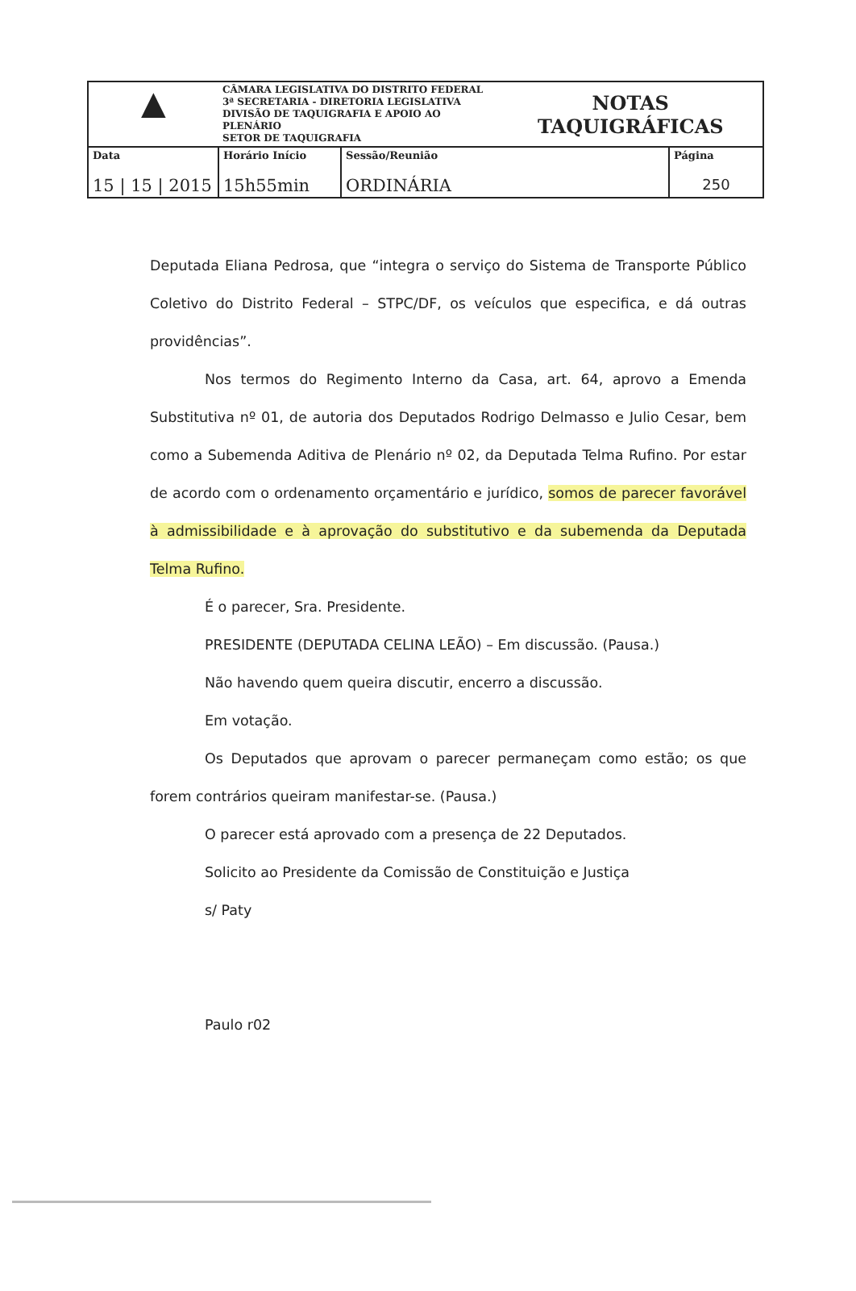| ▲ | CÂMARA LEGISLATIVA DO DISTRITO FEDERAL 3ª SECRETARIA - DIRETORIA LEGISLATIVA DIVISÃO DE TAQUIGRAFIA E APOIO AO PLENÁRIO SETOR DE TAQUIGRAFIA | | NOTAS TAQUIGRÁFICAS | |
| Data 15 / 15 / 2015 | Horário Início 15h55min | Sessão/Reunião ORDINÁRIA | | Página 250 |
Deputada Eliana Pedrosa, que “integra o serviço do Sistema de Transporte Público Coletivo do Distrito Federal – STPC/DF, os veículos que especifica, e dá outras providências”.
Nos termos do Regimento Interno da Casa, art. 64, aprovo a Emenda Substitutiva nº 01, de autoria dos Deputados Rodrigo Delmasso e Julio Cesar, bem como a Subemenda Aditiva de Plenário nº 02, da Deputada Telma Rufino. Por estar de acordo com o ordenamento orçamentário e jurídico, somos de parecer favorável à admissibilidade e à aprovação do substitutivo e da subemenda da Deputada Telma Rufino.
É o parecer, Sra. Presidente.
PRESIDENTE (DEPUTADA CELINA LEÃO) – Em discussão. (Pausa.)
Não havendo quem queira discutir, encerro a discussão.
Em votação.
Os Deputados que aprovam o parecer permaneçam como estão; os que forem contrários queiram manifestar-se. (Pausa.)
O parecer está aprovado com a presença de 22 Deputados.
Solicito ao Presidente da Comissão de Constituição e Justiça
s/ Paty
Paulo r02